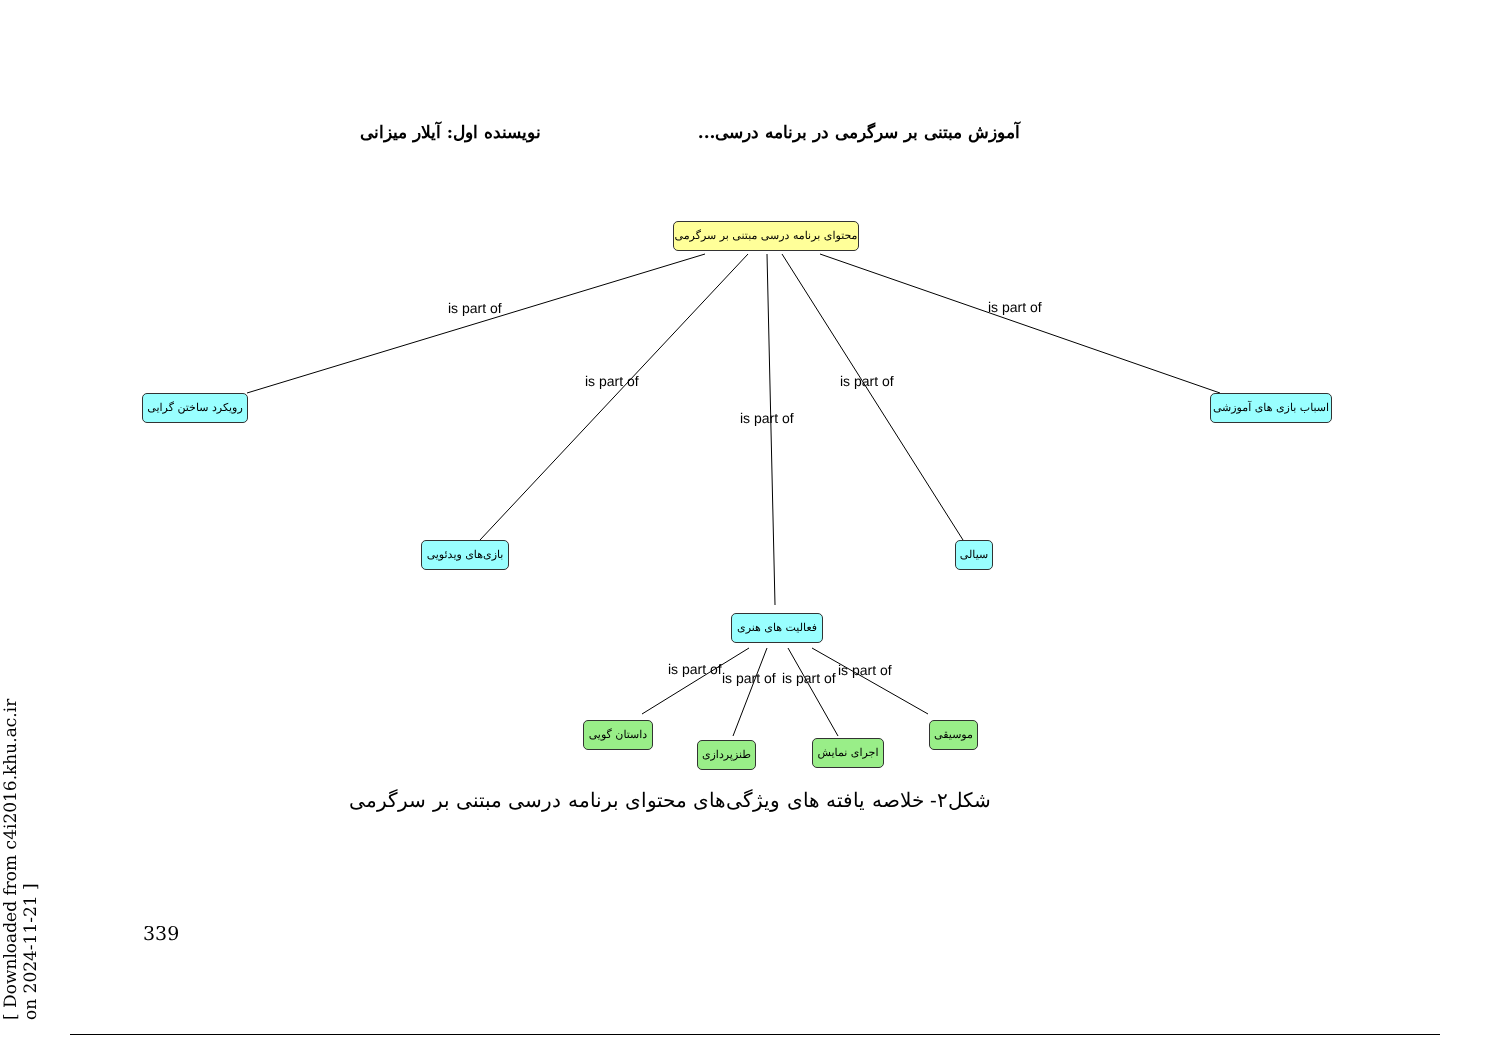آموزش مبتنی بر سرگرمی در برنامه درسی... نویسنده اول: آیلار میزانی
[ Downloaded from c4i2016.khu.ac.ir on 2024-11-21 ]
محتوای برنامه درسی مبتنی بر سرگرمی
is part of
is part of
is part of
is part of
is part of
رویکرد ساختن گرایی
اسباب بازی های آموزشی
بازی‌های ویدئویی
سیالی
فعالیت های هنری
is part of
is part of is part of is part of
داستان گویی
طنزپردازی
اجرای نمایش
موسیقی
شکل۲- خلاصه یافته های ویژگی‌های محتوای برنامه درسی مبتنی بر سرگرمی
339